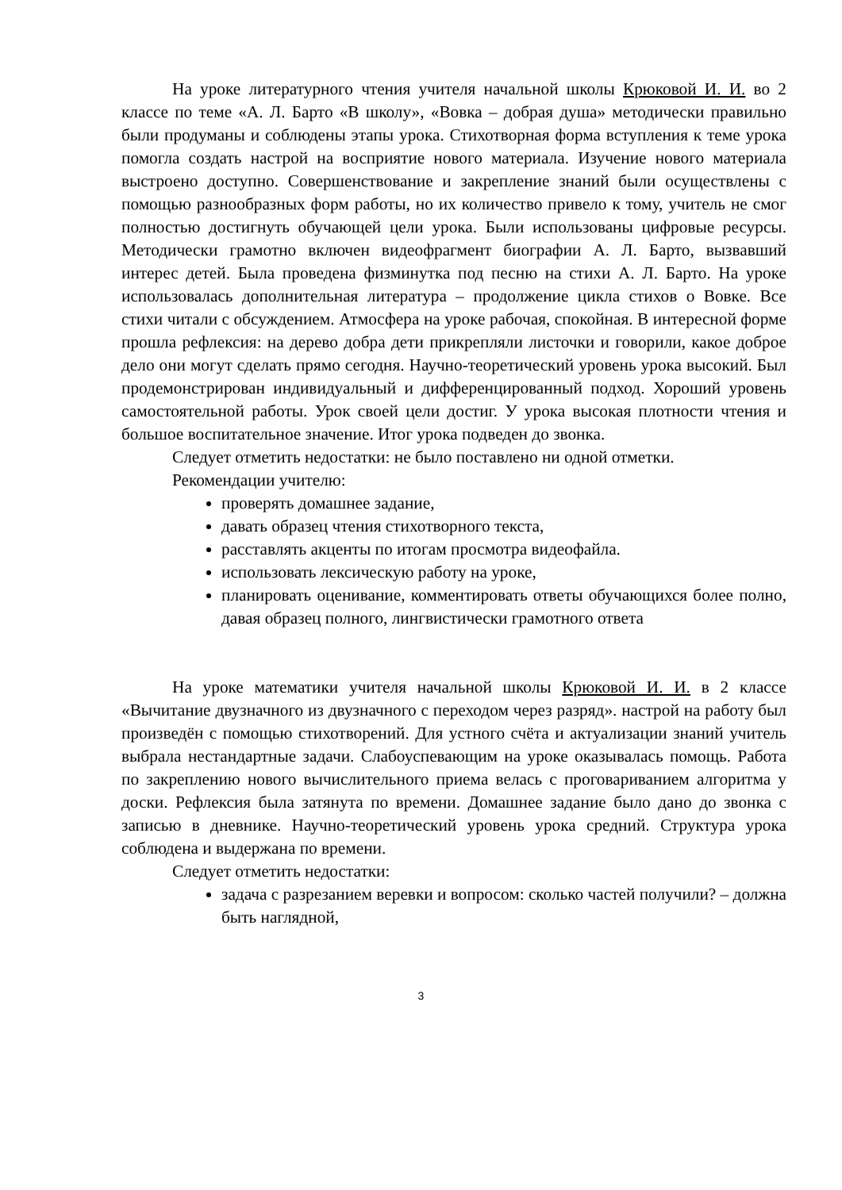На уроке литературного чтения учителя начальной школы Крюковой И. И. во 2 классе по теме «А. Л. Барто «В школу», «Вовка – добрая душа» методически правильно были продуманы и соблюдены этапы урока. Стихотворная форма вступления к теме урока помогла создать настрой на восприятие нового материала. Изучение нового материала выстроено доступно. Совершенствование и закрепление знаний были осуществлены с помощью разнообразных форм работы, но их количество привело к тому, учитель не смог полностью достигнуть обучающей цели урока. Были использованы цифровые ресурсы. Методически грамотно включен видеофрагмент биографии А. Л. Барто, вызвавший интерес детей. Была проведена физминутка под песню на стихи А. Л. Барто. На уроке использовалась дополнительная литература – продолжение цикла стихов о Вовке. Все стихи читали с обсуждением. Атмосфера на уроке рабочая, спокойная. В интересной форме прошла рефлексия: на дерево добра дети прикрепляли листочки и говорили, какое доброе дело они могут сделать прямо сегодня. Научно-теоретический уровень урока высокий. Был продемонстрирован индивидуальный и дифференцированный подход. Хороший уровень самостоятельной работы. Урок своей цели достиг. У урока высокая плотности чтения и большое воспитательное значение. Итог урока подведен до звонка.
Следует отметить недостатки: не было поставлено ни одной отметки.
Рекомендации учителю:
проверять домашнее задание,
давать образец чтения стихотворного текста,
расставлять акценты по итогам просмотра видеофайла.
использовать лексическую работу на уроке,
планировать оценивание, комментировать ответы обучающихся более полно, давая образец полного, лингвистически грамотного ответа
На уроке математики учителя начальной школы Крюковой И. И. в 2 классе «Вычитание двузначного из двузначного с переходом через разряд». настрой на работу был произведён с помощью стихотворений. Для устного счёта и актуализации знаний учитель выбрала нестандартные задачи. Слабоуспевающим на уроке оказывалась помощь. Работа по закреплению нового вычислительного приема велась с проговариванием алгоритма у доски. Рефлексия была затянута по времени. Домашнее задание было дано до звонка с записью в дневнике. Научно-теоретический уровень урока средний. Структура урока соблюдена и выдержана по времени.
Следует отметить недостатки:
задача с разрезанием веревки и вопросом: сколько частей получили? – должна быть наглядной,
3